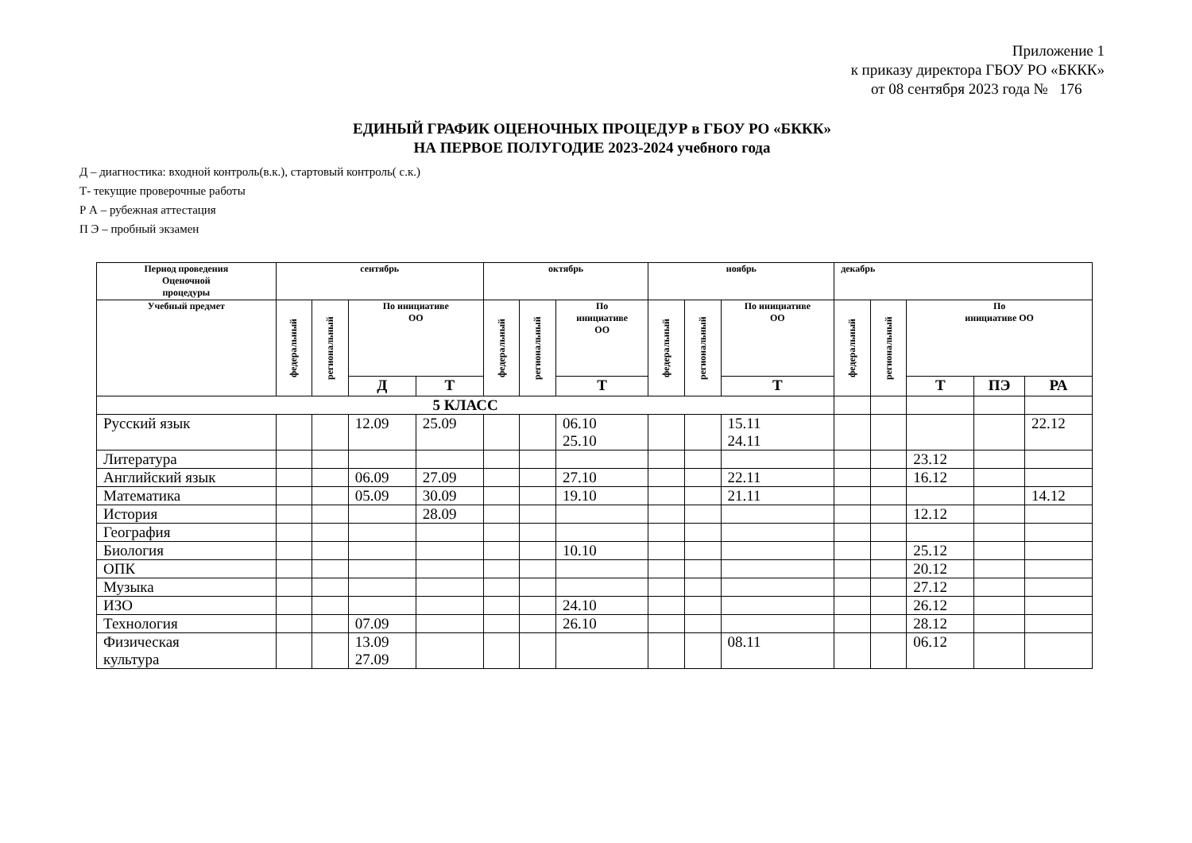Приложение 1
к приказу директора ГБОУ РО «БККК»
от 08 сентября 2023 года № 176
ЕДИНЫЙ ГРАФИК ОЦЕНОЧНЫХ ПРОЦЕДУР в ГБОУ РО «БККК»
НА ПЕРВОЕ ПОЛУГОДИЕ 2023-2024 учебного года
Д – диагностика: входной контроль(в.к.), стартовый контроль( с.к.)
Т- текущие проверочные работы
Р А – рубежная аттестация
П Э – пробный экзамен
| Период проведения Оценочной процедуры | сентябрь | | | | октябрь | | | ноябрь | | | декабрь | | | | |
| --- | --- | --- | --- | --- | --- | --- | --- | --- | --- | --- | --- | --- | --- | --- | --- |
| Учебный предмет | федеральный | региональный | По инициативе ОО | | федеральный | региональный | По инициативе ОО | федеральный | региональный | По инициативе ОО | федеральный | региональный | По инициативе ОО | | |
| | | | Д | Т | | | Т | | | Т | | | Т | ПЭ | РА |
| 5 КЛАСС | | | | | | | | | | | | | | | |
| Русский язык | | | 12.09 | 25.09 | | | 06.10 25.10 | | | 15.11 24.11 | | | | | 22.12 |
| Литература | | | | | | | | | | | | | 23.12 | | |
| Английский язык | | | 06.09 | 27.09 | | | 27.10 | | | 22.11 | | | 16.12 | | |
| Математика | | | 05.09 | 30.09 | | | 19.10 | | | 21.11 | | | | | 14.12 |
| История | | | | 28.09 | | | | | | | | | 12.12 | | |
| География | | | | | | | | | | | | | | | |
| Биология | | | | | | | 10.10 | | | | | | 25.12 | | |
| ОПК | | | | | | | | | | | | | 20.12 | | |
| Музыка | | | | | | | | | | | | | 27.12 | | |
| ИЗО | | | | | | | 24.10 | | | | | | 26.12 | | |
| Технология | | | 07.09 | | | | 26.10 | | | | | | 28.12 | | |
| Физическая культура | | | 13.09 27.09 | | | | | | | 08.11 | | | 06.12 | | |